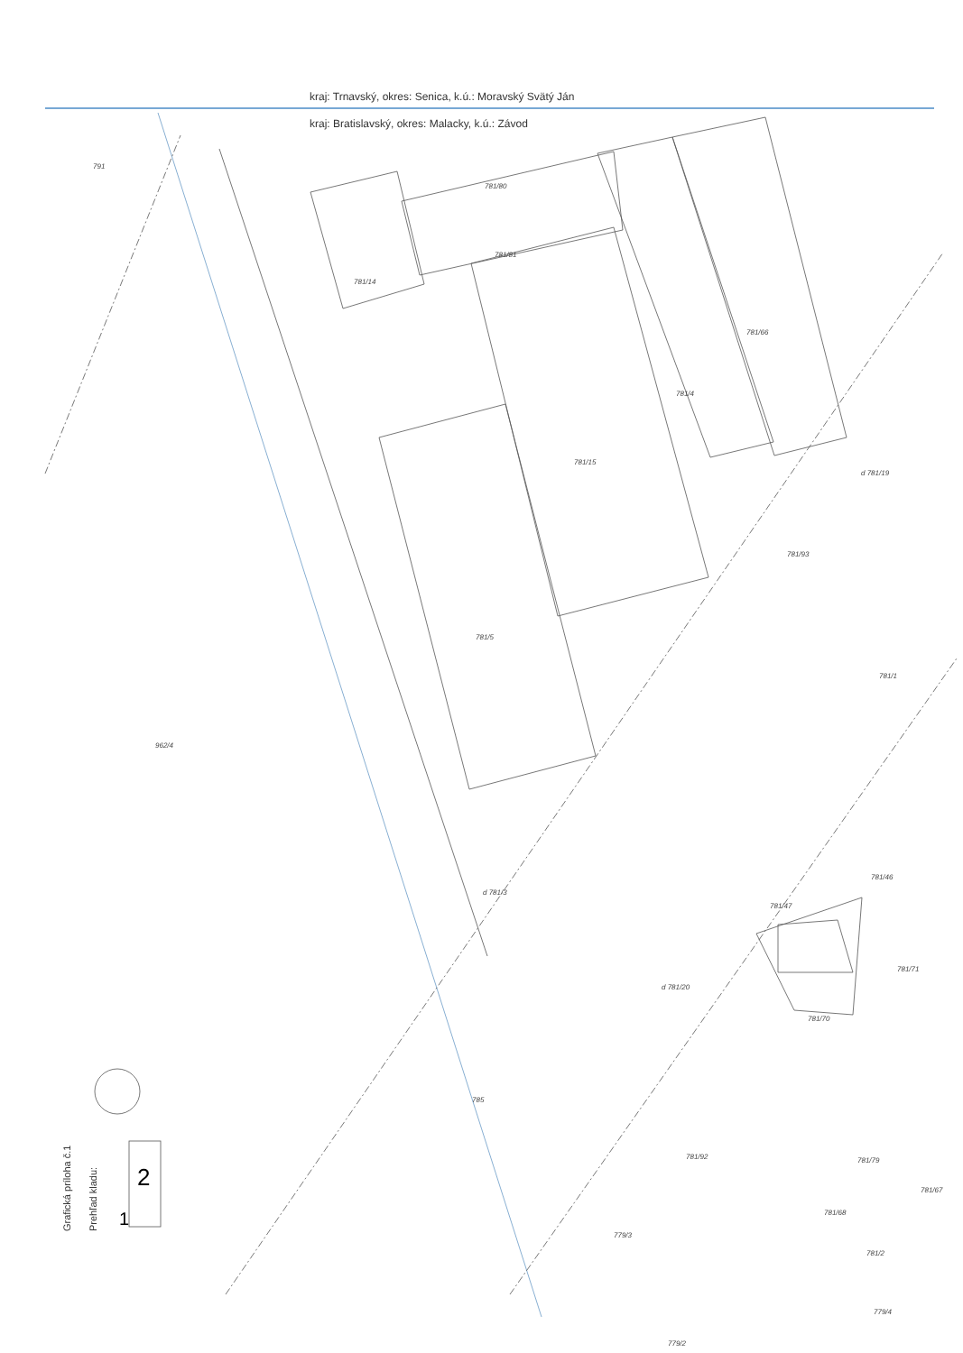kraj: Trnavský, okres: Senica, k.ú.: Moravský Svätý Ján
kraj: Bratislavský, okres: Malacky, k.ú.: Závod
791
781/80
781/81
781/14
781/66
781/4
781/15
d 781/19
781/93
781/5
781/1
962/4
781/46
781/47
d 781/3
781/71
d 781/20
781/70
785
781/92 781/79
781/67
781/68
779/3
781/2
779/4
779/2
Grafická príloha č.1 Prehľad kladu:
2
1